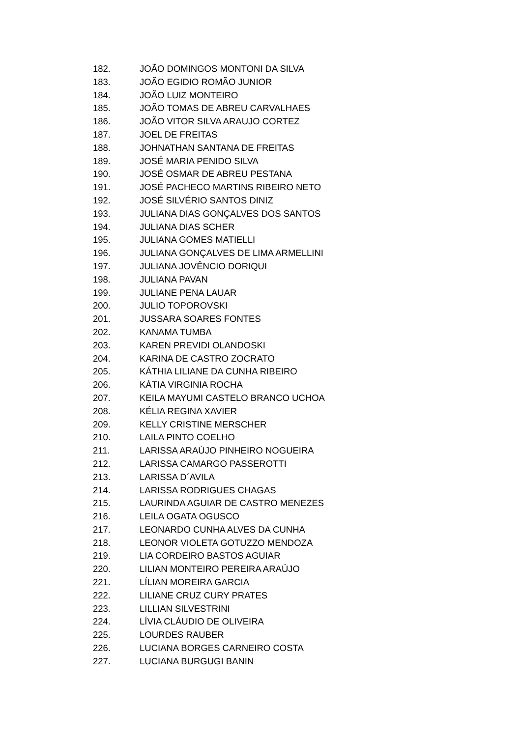182. JOÃO DOMINGOS MONTONI DA SILVA
183. JOÃO EGIDIO ROMÃO JUNIOR
184. JOÃO LUIZ MONTEIRO
185. JOÃO TOMAS DE ABREU CARVALHAES
186. JOÃO VITOR SILVA ARAUJO CORTEZ
187. JOEL DE FREITAS
188. JOHNATHAN SANTANA DE FREITAS
189. JOSÉ MARIA PENIDO SILVA
190. JOSÉ OSMAR DE ABREU PESTANA
191. JOSÉ PACHECO MARTINS RIBEIRO NETO
192. JOSÉ SILVÉRIO SANTOS DINIZ
193. JULIANA DIAS GONÇALVES DOS SANTOS
194. JULIANA DIAS SCHER
195. JULIANA GOMES MATIELLI
196. JULIANA GONÇALVES DE LIMA ARMELLINI
197. JULIANA JOVÊNCIO DORIQUI
198. JULIANA PAVAN
199. JULIANE PENA LAUAR
200. JULIO TOPOROVSKI
201. JUSSARA SOARES FONTES
202. KANAMA TUMBA
203. KAREN PREVIDI OLANDOSKI
204. KARINA DE CASTRO ZOCRATO
205. KÁTHIA LILIANE DA CUNHA RIBEIRO
206. KÁTIA VIRGINIA ROCHA
207. KEILA MAYUMI CASTELO BRANCO UCHOA
208. KÉLIA REGINA XAVIER
209. KELLY CRISTINE MERSCHER
210. LAILA PINTO COELHO
211. LARISSA ARAÚJO PINHEIRO NOGUEIRA
212. LARISSA CAMARGO PASSEROTTI
213. LARISSA D´AVILA
214. LARISSA RODRIGUES CHAGAS
215. LAURINDA AGUIAR DE CASTRO MENEZES
216. LEILA OGATA OGUSCO
217. LEONARDO CUNHA ALVES DA CUNHA
218. LEONOR VIOLETA GOTUZZO MENDOZA
219. LIA CORDEIRO BASTOS AGUIAR
220. LILIAN MONTEIRO PEREIRA ARAÚJO
221. LÍLIAN MOREIRA GARCIA
222. LILIANE CRUZ CURY PRATES
223. LILLIAN SILVESTRINI
224. LÍVIA CLÁUDIO DE OLIVEIRA
225. LOURDES RAUBER
226. LUCIANA BORGES CARNEIRO COSTA
227. LUCIANA BURGUGI BANIN